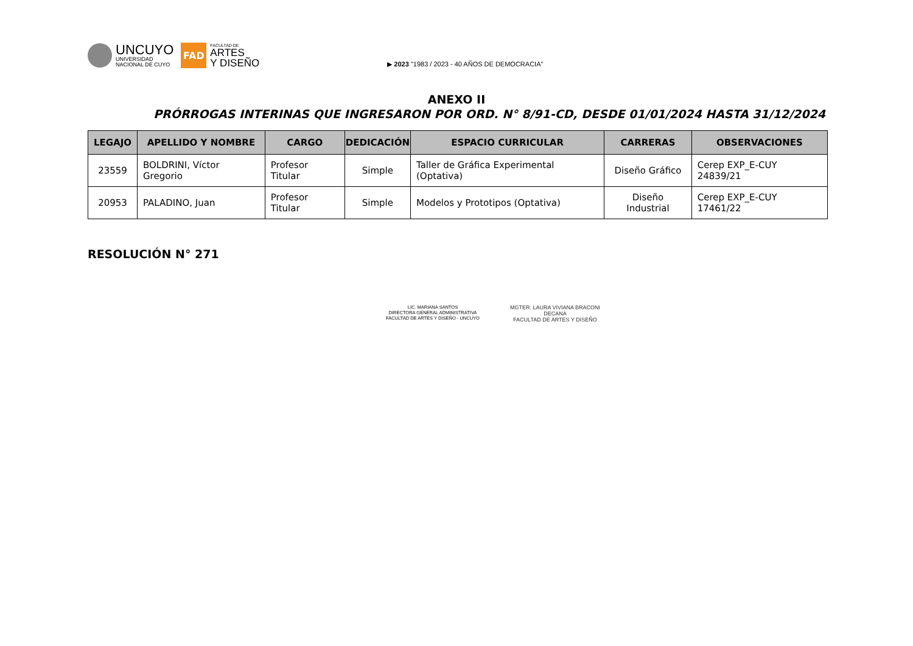UNCUYO
UNIVERSIDAD
NACIONAL DE CUYO
FAD
FACULTAD DE
ARTES
Y DISEÑO
▶ 2023 "1983 / 2023 - 40 AÑOS DE DEMOCRACIA"
ANEXO II
PRÓRROGAS INTERINAS QUE INGRESARON POR ORD. N° 8/91-CD, DESDE 01/01/2024 HASTA 31/12/2024
| LEGAJO | APELLIDO Y NOMBRE | CARGO | DEDICACIÓN | ESPACIO CURRICULAR | CARRERAS | OBSERVACIONES |
| --- | --- | --- | --- | --- | --- | --- |
| 23559 | BOLDRINI, Víctor Gregorio | Profesor Titular | Simple | Taller de Gráfica Experimental (Optativa) | Diseño Gráfico | Cerep EXP_E-CUY 24839/21 |
| 20953 | PALADINO, Juan | Profesor Titular | Simple | Modelos y Prototipos (Optativa) | Diseño Industrial | Cerep EXP_E-CUY 17461/22 |
RESOLUCIÓN N° 271
LIC. MARIANA SANTOS
DIRECTORA GENERAL ADMINISTRATIVA
FACULTAD DE ARTES Y DISEÑO - UNCUYO
MGTER. LAURA VIVIANA BRACONI
DECANA
FACULTAD DE ARTES Y DISEÑO